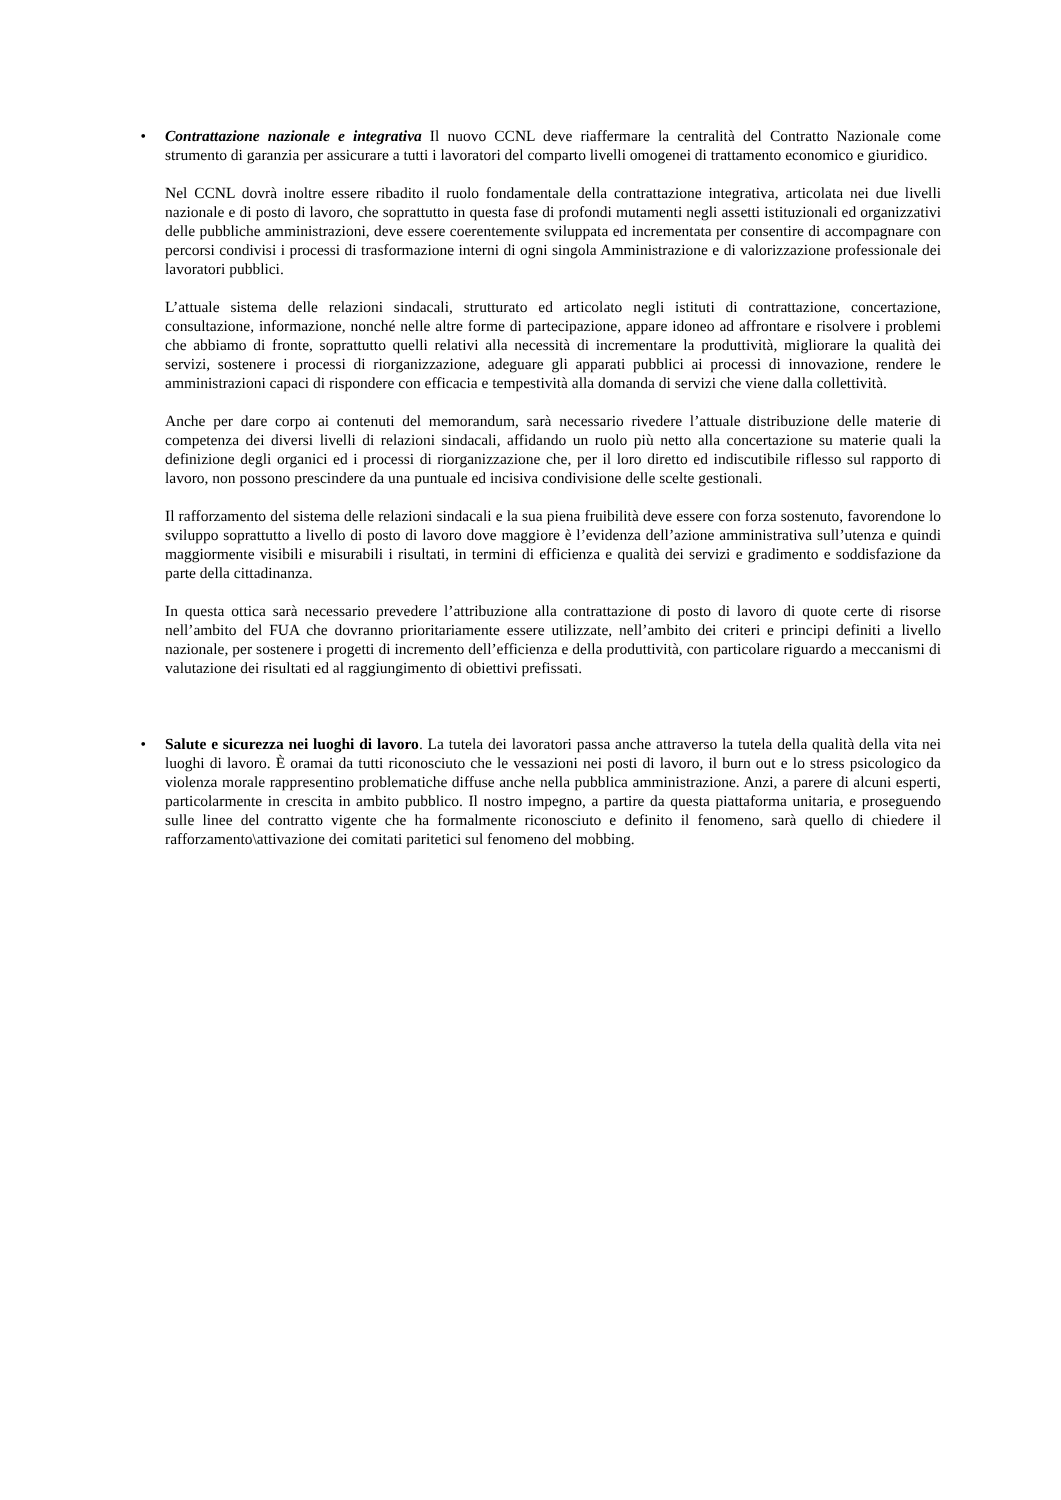• Contrattazione nazionale e integrativa Il nuovo CCNL deve riaffermare la centralità del Contratto Nazionale come strumento di garanzia per assicurare a tutti i lavoratori del comparto livelli omogenei di trattamento economico e giuridico.
Nel CCNL dovrà inoltre essere ribadito il ruolo fondamentale della contrattazione integrativa, articolata nei due livelli nazionale e di posto di lavoro, che soprattutto in questa fase di profondi mutamenti negli assetti istituzionali ed organizzativi delle pubbliche amministrazioni, deve essere coerentemente sviluppata ed incrementata per consentire di accompagnare con percorsi condivisi i processi di trasformazione interni di ogni singola Amministrazione e di valorizzazione professionale dei lavoratori pubblici.
L’attuale sistema delle relazioni sindacali, strutturato ed articolato negli istituti di contrattazione, concertazione, consultazione, informazione, nonché nelle altre forme di partecipazione, appare idoneo ad affrontare e risolvere i problemi che abbiamo di fronte, soprattutto quelli relativi alla necessità di incrementare la produttività, migliorare la qualità dei servizi, sostenere i processi di riorganizzazione, adeguare gli apparati pubblici ai processi di innovazione, rendere le amministrazioni capaci di rispondere con efficacia e tempestività alla domanda di servizi che viene dalla collettività.
Anche per dare corpo ai contenuti del memorandum, sarà necessario rivedere l’attuale distribuzione delle materie di competenza dei diversi livelli di relazioni sindacali, affidando un ruolo più netto alla concertazione su materie quali la definizione degli organici ed i processi di riorganizzazione che, per il loro diretto ed indiscutibile riflesso sul rapporto di lavoro, non possono prescindere da una puntuale ed incisiva condivisione delle scelte gestionali.
Il rafforzamento del sistema delle relazioni sindacali e la sua piena fruibilità deve essere con forza sostenuto, favorendone lo sviluppo soprattutto a livello di posto di lavoro dove maggiore è l’evidenza dell’azione amministrativa sull’utenza e quindi maggiormente visibili e misurabili i risultati, in termini di efficienza e qualità dei servizi e gradimento e soddisfazione da parte della cittadinanza.
In questa ottica sarà necessario prevedere l’attribuzione alla contrattazione di posto di lavoro di quote certe di risorse nell’ambito del FUA che dovranno prioritariamente essere utilizzate, nell’ambito dei criteri e principi definiti a livello nazionale, per sostenere i progetti di incremento dell’efficienza e della produttività, con particolare riguardo a meccanismi di valutazione dei risultati ed al raggiungimento di obiettivi prefissati.
• Salute e sicurezza nei luoghi di lavoro. La tutela dei lavoratori passa anche attraverso la tutela della qualità della vita nei luoghi di lavoro. È oramai da tutti riconosciuto che le vessazioni nei posti di lavoro, il burn out e lo stress psicologico da violenza morale rappresentino problematiche diffuse anche nella pubblica amministrazione. Anzi, a parere di alcuni esperti, particolarmente in crescita in ambito pubblico. Il nostro impegno, a partire da questa piattaforma unitaria, e proseguendo sulle linee del contratto vigente che ha formalmente riconosciuto e definito il fenomeno, sarà quello di chiedere il rafforzamento\attivazione dei comitati paritetici sul fenomeno del mobbing.